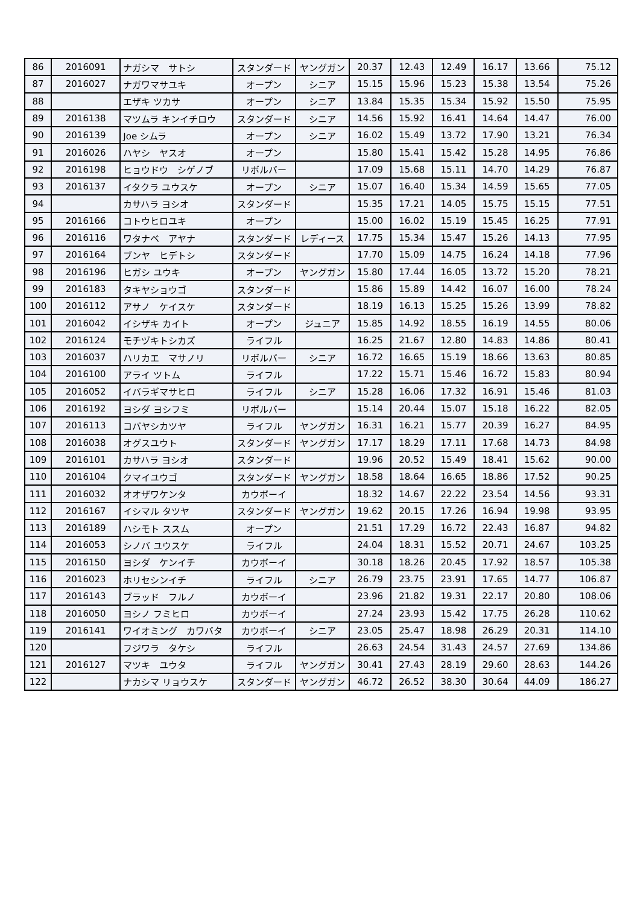| 86 | 2016091 | ナガシマ サトシ | スタンダード | ヤングガン | 20.37 | 12.43 | 12.49 | 16.17 | 13.66 | 75.12 |
| 87 | 2016027 | ナガワマサユキ | オープン | シニア | 15.15 | 15.96 | 15.23 | 15.38 | 13.54 | 75.26 |
| 88 | | エザキ ツカサ | オープン | シニア | 13.84 | 15.35 | 15.34 | 15.92 | 15.50 | 75.95 |
| 89 | 2016138 | マツムラ キンイチロウ | スタンダード | シニア | 14.56 | 15.92 | 16.41 | 14.64 | 14.47 | 76.00 |
| 90 | 2016139 | Joe シムラ | オープン | シニア | 16.02 | 15.49 | 13.72 | 17.90 | 13.21 | 76.34 |
| 91 | 2016026 | ハヤシ ヤスオ | オープン | | 15.80 | 15.41 | 15.42 | 15.28 | 14.95 | 76.86 |
| 92 | 2016198 | ヒョウドウ シゲノブ | リボルバー | | 17.09 | 15.68 | 15.11 | 14.70 | 14.29 | 76.87 |
| 93 | 2016137 | イタクラ ユウスケ | オープン | シニア | 15.07 | 16.40 | 15.34 | 14.59 | 15.65 | 77.05 |
| 94 | | カサハラ ヨシオ | スタンダード | | 15.35 | 17.21 | 14.05 | 15.75 | 15.15 | 77.51 |
| 95 | 2016166 | コトウヒロユキ | オープン | | 15.00 | 16.02 | 15.19 | 15.45 | 16.25 | 77.91 |
| 96 | 2016116 | ワタナベ アヤナ | スタンダード | レディース | 17.75 | 15.34 | 15.47 | 15.26 | 14.13 | 77.95 |
| 97 | 2016164 | ブンヤ ヒデトシ | スタンダード | | 17.70 | 15.09 | 14.75 | 16.24 | 14.18 | 77.96 |
| 98 | 2016196 | ヒガシ ユウキ | オープン | ヤングガン | 15.80 | 17.44 | 16.05 | 13.72 | 15.20 | 78.21 |
| 99 | 2016183 | タキヤショウゴ | スタンダード | | 15.86 | 15.89 | 14.42 | 16.07 | 16.00 | 78.24 |
| 100 | 2016112 | アサノ ケイスケ | スタンダード | | 18.19 | 16.13 | 15.25 | 15.26 | 13.99 | 78.82 |
| 101 | 2016042 | イシザキ カイト | オープン | ジュニア | 15.85 | 14.92 | 18.55 | 16.19 | 14.55 | 80.06 |
| 102 | 2016124 | モチヅキトシカズ | ライフル | | 16.25 | 21.67 | 12.80 | 14.83 | 14.86 | 80.41 |
| 103 | 2016037 | ハリカエ マサノリ | リボルバー | シニア | 16.72 | 16.65 | 15.19 | 18.66 | 13.63 | 80.85 |
| 104 | 2016100 | アライ ツトム | ライフル | | 17.22 | 15.71 | 15.46 | 16.72 | 15.83 | 80.94 |
| 105 | 2016052 | イバラギマサヒロ | ライフル | シニア | 15.28 | 16.06 | 17.32 | 16.91 | 15.46 | 81.03 |
| 106 | 2016192 | ヨシダ ヨシフミ | リボルバー | | 15.14 | 20.44 | 15.07 | 15.18 | 16.22 | 82.05 |
| 107 | 2016113 | コバヤシカツヤ | ライフル | ヤングガン | 16.31 | 16.21 | 15.77 | 20.39 | 16.27 | 84.95 |
| 108 | 2016038 | オグスユウト | スタンダード | ヤングガン | 17.17 | 18.29 | 17.11 | 17.68 | 14.73 | 84.98 |
| 109 | 2016101 | カサハラ ヨシオ | スタンダード | | 19.96 | 20.52 | 15.49 | 18.41 | 15.62 | 90.00 |
| 110 | 2016104 | クマイユウゴ | スタンダード | ヤングガン | 18.58 | 18.64 | 16.65 | 18.86 | 17.52 | 90.25 |
| 111 | 2016032 | オオザワケンタ | カウボーイ | | 18.32 | 14.67 | 22.22 | 23.54 | 14.56 | 93.31 |
| 112 | 2016167 | イシマル タツヤ | スタンダード | ヤングガン | 19.62 | 20.15 | 17.26 | 16.94 | 19.98 | 93.95 |
| 113 | 2016189 | ハシモト ススム | オープン | | 21.51 | 17.29 | 16.72 | 22.43 | 16.87 | 94.82 |
| 114 | 2016053 | シノバ ユウスケ | ライフル | | 24.04 | 18.31 | 15.52 | 20.71 | 24.67 | 103.25 |
| 115 | 2016150 | ヨシダ ケンイチ | カウボーイ | | 30.18 | 18.26 | 20.45 | 17.92 | 18.57 | 105.38 |
| 116 | 2016023 | ホリセシンイチ | ライフル | シニア | 26.79 | 23.75 | 23.91 | 17.65 | 14.77 | 106.87 |
| 117 | 2016143 | ブラッド フルノ | カウボーイ | | 23.96 | 21.82 | 19.31 | 22.17 | 20.80 | 108.06 |
| 118 | 2016050 | ヨシノ フミヒロ | カウボーイ | | 27.24 | 23.93 | 15.42 | 17.75 | 26.28 | 110.62 |
| 119 | 2016141 | ワイオミング カワバタ | カウボーイ | シニア | 23.05 | 25.47 | 18.98 | 26.29 | 20.31 | 114.10 |
| 120 | | フジワラ タケシ | ライフル | | 26.63 | 24.54 | 31.43 | 24.57 | 27.69 | 134.86 |
| 121 | 2016127 | マツキ ユウタ | ライフル | ヤングガン | 30.41 | 27.43 | 28.19 | 29.60 | 28.63 | 144.26 |
| 122 | | ナカシマ リョウスケ | スタンダード | ヤングガン | 46.72 | 26.52 | 38.30 | 30.64 | 44.09 | 186.27 |